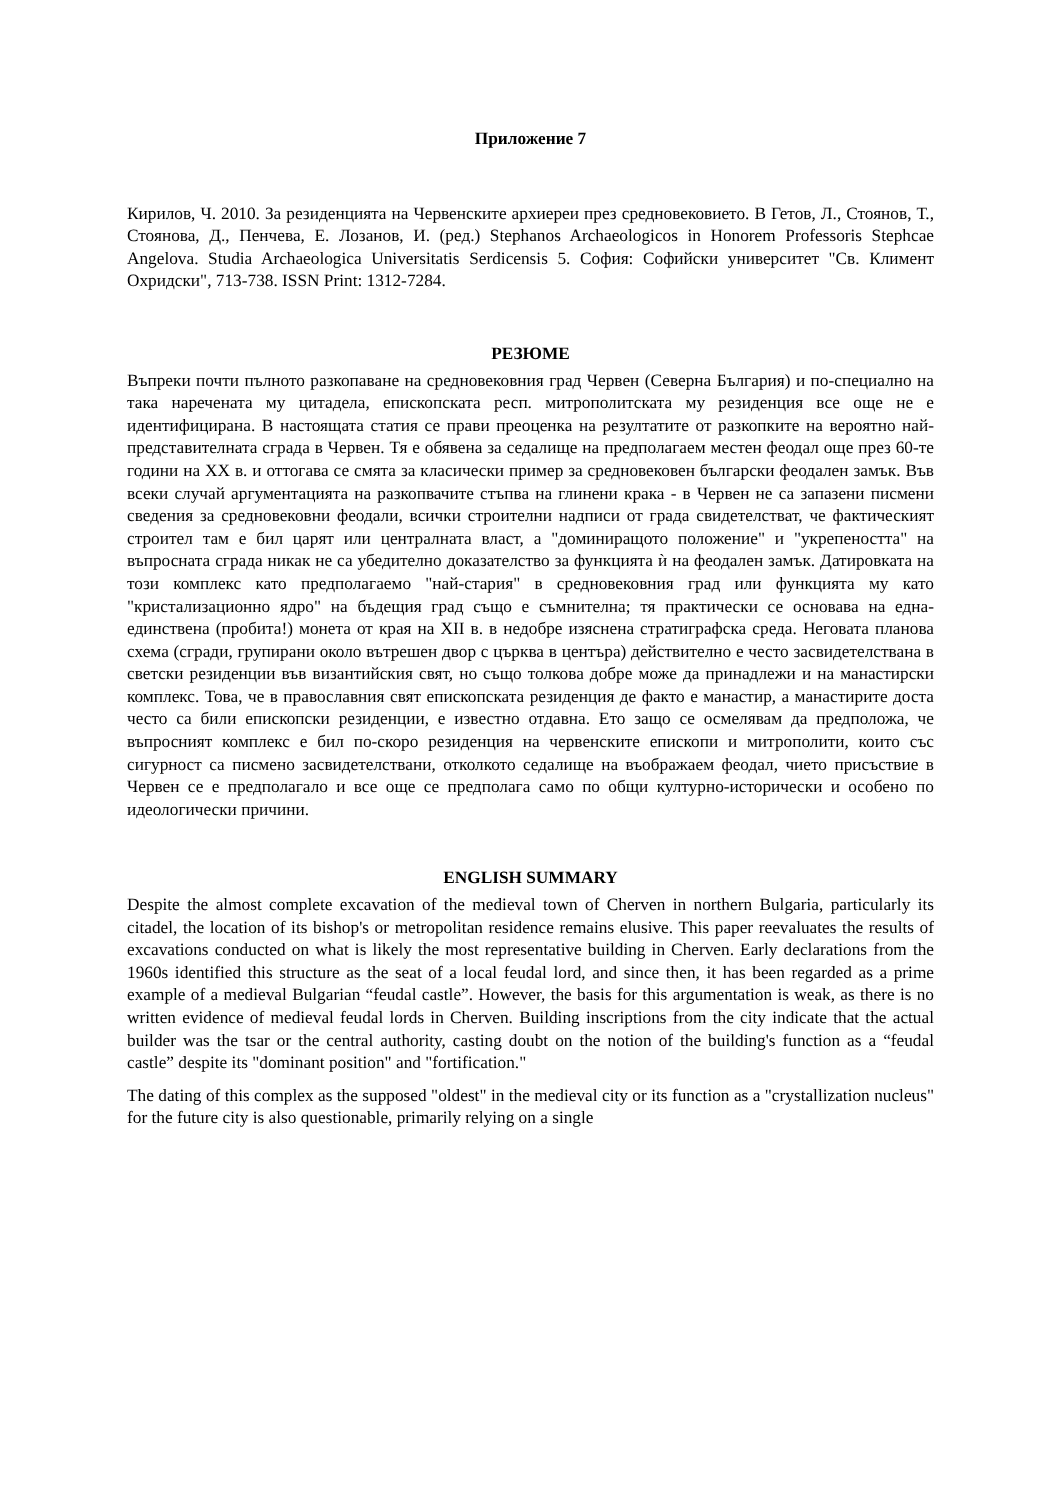Приложение 7
Кирилов, Ч. 2010. За резиденцията на Червенските архиереи през средновековието. В Гетов, Л., Стоянов, Т., Стоянова, Д., Пенчева, Е. Лозанов, И. (ред.) Stephanos Archaeologicos in Honorem Professoris Stephcae Angelova. Studia Archaeologica Universitatis Serdicensis 5. София: Софийски университет "Св. Климент Охридски", 713-738. ISSN Print: 1312-7284.
РЕЗЮМЕ
Въпреки почти пълното разкопаване на средновековния град Червен (Северна България) и по-специално на така наречената му цитадела, епископската респ. митрополитската му резиденция все още не е идентифицирана. В настоящата статия се прави преоценка на резултатите от разкопките на вероятно най-представителната сграда в Червен. Тя е обявена за седалище на предполагаем местен феодал още през 60-те години на XX в. и оттогава се смята за класически пример за средновековен български феодален замък. Във всеки случай аргументацията на разкопвачите стъпва на глинени крака - в Червен не са запазени писмени сведения за средновековни феодали, всички строителни надписи от града свидетелстват, че фактическият строител там е бил царят или централната власт, а "доминиращото положение" и "укрепеността" на въпросната сграда никак не са убедително доказателство за функцията ѝ на феодален замък. Датировката на този комплекс като предполагаемо "най-стария" в средновековния град или функцията му като "кристализационно ядро" на бъдещия град също е съмнителна; тя практически се основава на една-единствена (пробита!) монета от края на XII в. в недобре изяснена стратиграфска среда. Неговата планова схема (сгради, групирани около вътрешен двор с църква в центъра) действително е често засвидетелствана в светски резиденции във византийския свят, но също толкова добре може да принадлежи и на манастирски комплекс. Това, че в православния свят епископската резиденция де факто е манастир, а манастирите доста често са били епископски резиденции, е известно отдавна. Ето защо се осмелявам да предположа, че въпросният комплекс е бил по-скоро резиденция на червенските епископи и митрополити, които със сигурност са писмено засвидетелствани, отколкото седалище на въображаем феодал, чието присъствие в Червен се е предполагало и все още се предполага само по общи културно-исторически и особено по идеологически причини.
ENGLISH SUMMARY
Despite the almost complete excavation of the medieval town of Cherven in northern Bulgaria, particularly its citadel, the location of its bishop's or metropolitan residence remains elusive. This paper reevaluates the results of excavations conducted on what is likely the most representative building in Cherven. Early declarations from the 1960s identified this structure as the seat of a local feudal lord, and since then, it has been regarded as a prime example of a medieval Bulgarian “feudal castle”. However, the basis for this argumentation is weak, as there is no written evidence of medieval feudal lords in Cherven. Building inscriptions from the city indicate that the actual builder was the tsar or the central authority, casting doubt on the notion of the building's function as a “feudal castle” despite its "dominant position" and "fortification."
The dating of this complex as the supposed "oldest" in the medieval city or its function as a "crystallization nucleus" for the future city is also questionable, primarily relying on a single